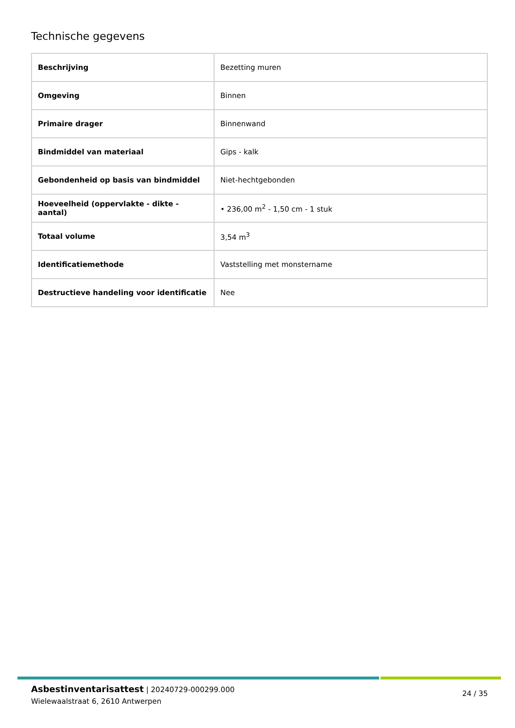Technische gegevens
| Beschrijving | Bezetting muren |
| Omgeving | Binnen |
| Primaire drager | Binnenwand |
| Bindmiddel van materiaal | Gips - kalk |
| Gebondenheid op basis van bindmiddel | Niet-hechtgebonden |
| Hoeveelheid (oppervlakte - dikte - aantal) | • 236,00 m<sup>2</sup> - 1,50 cm - 1 stuk |
| Totaal volume | 3,54 m<sup>3</sup> |
| Identificatiemethode | Vaststelling met monstername |
| Destructieve handeling voor identificatie | Nee |
Asbestinventarisattest | 20240729-000299.000
Wielewaalstraat 6, 2610 Antwerpen
24 / 35